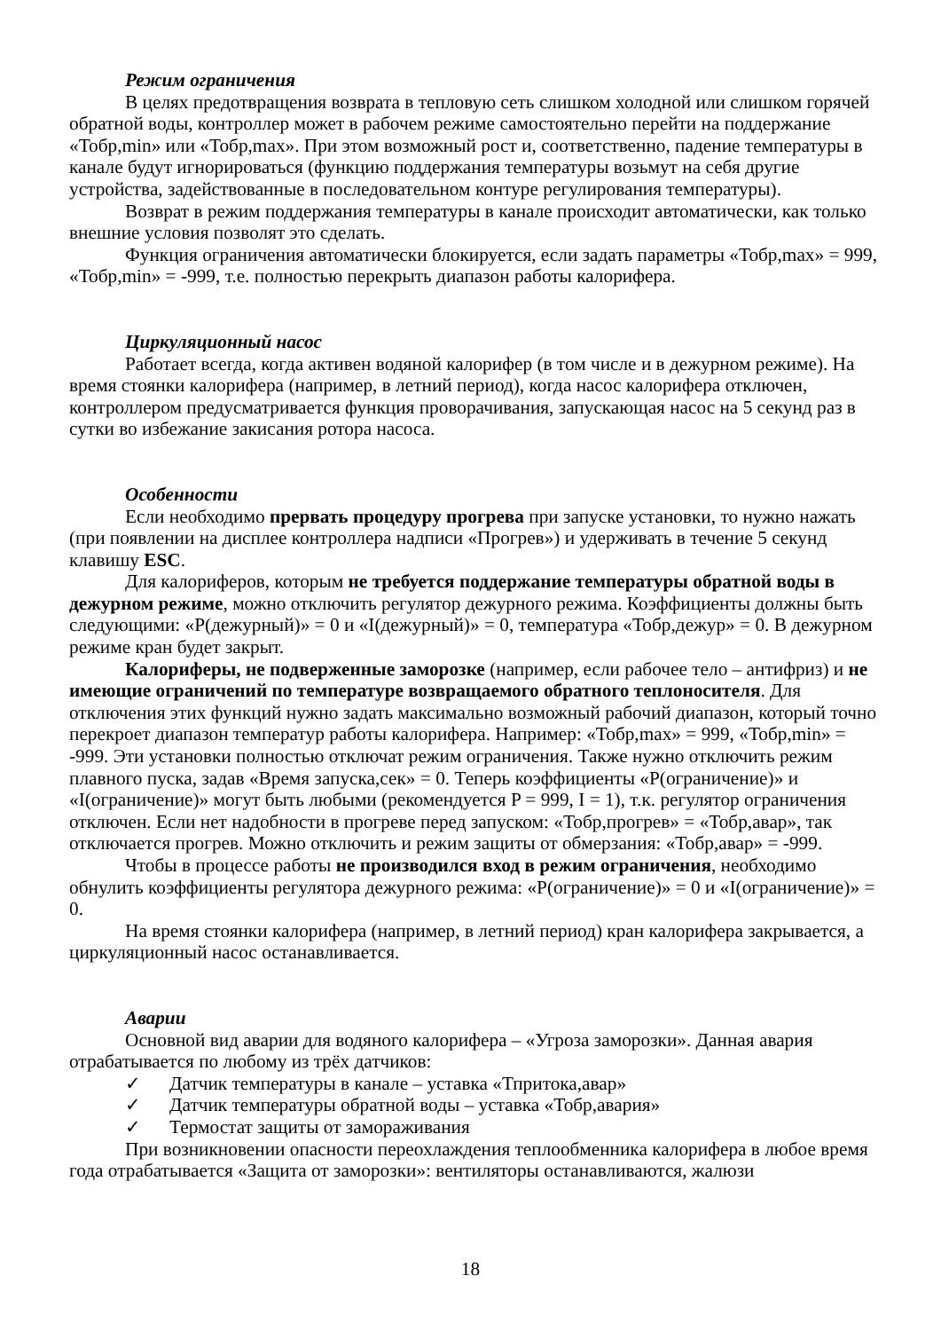Режим ограничения
В целях предотвращения возврата в тепловую сеть слишком холодной или слишком горячей обратной воды, контроллер может в рабочем режиме самостоятельно перейти на поддержание «Тобр,min» или «Тобр,max». При этом возможный рост и, соответственно, падение температуры в канале будут игнорироваться (функцию поддержания температуры возьмут на себя другие устройства, задействованные в последовательном контуре регулирования температуры).
Возврат в режим поддержания температуры в канале происходит автоматически, как только внешние условия позволят это сделать.
Функция ограничения автоматически блокируется, если задать параметры «Тобр,max» = 999, «Тобр,min» = -999, т.е. полностью перекрыть диапазон работы калорифера.
Циркуляционный насос
Работает всегда, когда активен водяной калорифер (в том числе и в дежурном режиме). На время стоянки калорифера (например, в летний период), когда насос калорифера отключен, контроллером предусматривается функция проворачивания, запускающая насос на 5 секунд раз в сутки во избежание закисания ротора насоса.
Особенности
Если необходимо прервать процедуру прогрева при запуске установки, то нужно нажать (при появлении на дисплее контроллера надписи «Прогрев») и удерживать в течение 5 секунд клавишу ESC.
Для калориферов, которым не требуется поддержание температуры обратной воды в дежурном режиме, можно отключить регулятор дежурного режима. Коэффициенты должны быть следующими: «P(дежурный)» = 0 и «I(дежурный)» = 0, температура «Тобр,дежур» = 0. В дежурном режиме кран будет закрыт.
Калориферы, не подверженные заморозке (например, если рабочее тело – антифриз) и не имеющие ограничений по температуре возвращаемого обратного теплоносителя. Для отключения этих функций нужно задать максимально возможный рабочий диапазон, который точно перекроет диапазон температур работы калорифера. Например: «Тобр,max» = 999, «Тобр,min» = -999. Эти установки полностью отключат режим ограничения. Также нужно отключить режим плавного пуска, задав «Время запуска,сек» = 0. Теперь коэффициенты «P(ограничение)» и «I(ограничение)» могут быть любыми (рекомендуется P = 999, I = 1), т.к. регулятор ограничения отключен. Если нет надобности в прогреве перед запуском: «Тобр,прогрев» = «Тобр,авар», так отключается прогрев. Можно отключить и режим защиты от обмерзания: «Тобр,авар» = -999.
Чтобы в процессе работы не производился вход в режим ограничения, необходимо обнулить коэффициенты регулятора дежурного режима: «P(ограничение)» = 0 и «I(ограничение)» = 0.
На время стоянки калорифера (например, в летний период) кран калорифера закрывается, а циркуляционный насос останавливается.
Аварии
Основной вид аварии для водяного калорифера – «Угроза заморозки». Данная авария отрабатывается по любому из трёх датчиков:
✓ Датчик температуры в канале – уставка «Тпритока,авар»
✓ Датчик температуры обратной воды – уставка «Тобр,авария»
✓ Термостат защиты от замораживания
При возникновении опасности переохлаждения теплообменника калорифера в любое время года отрабатывается «Защита от заморозки»: вентиляторы останавливаются, жалюзи
18